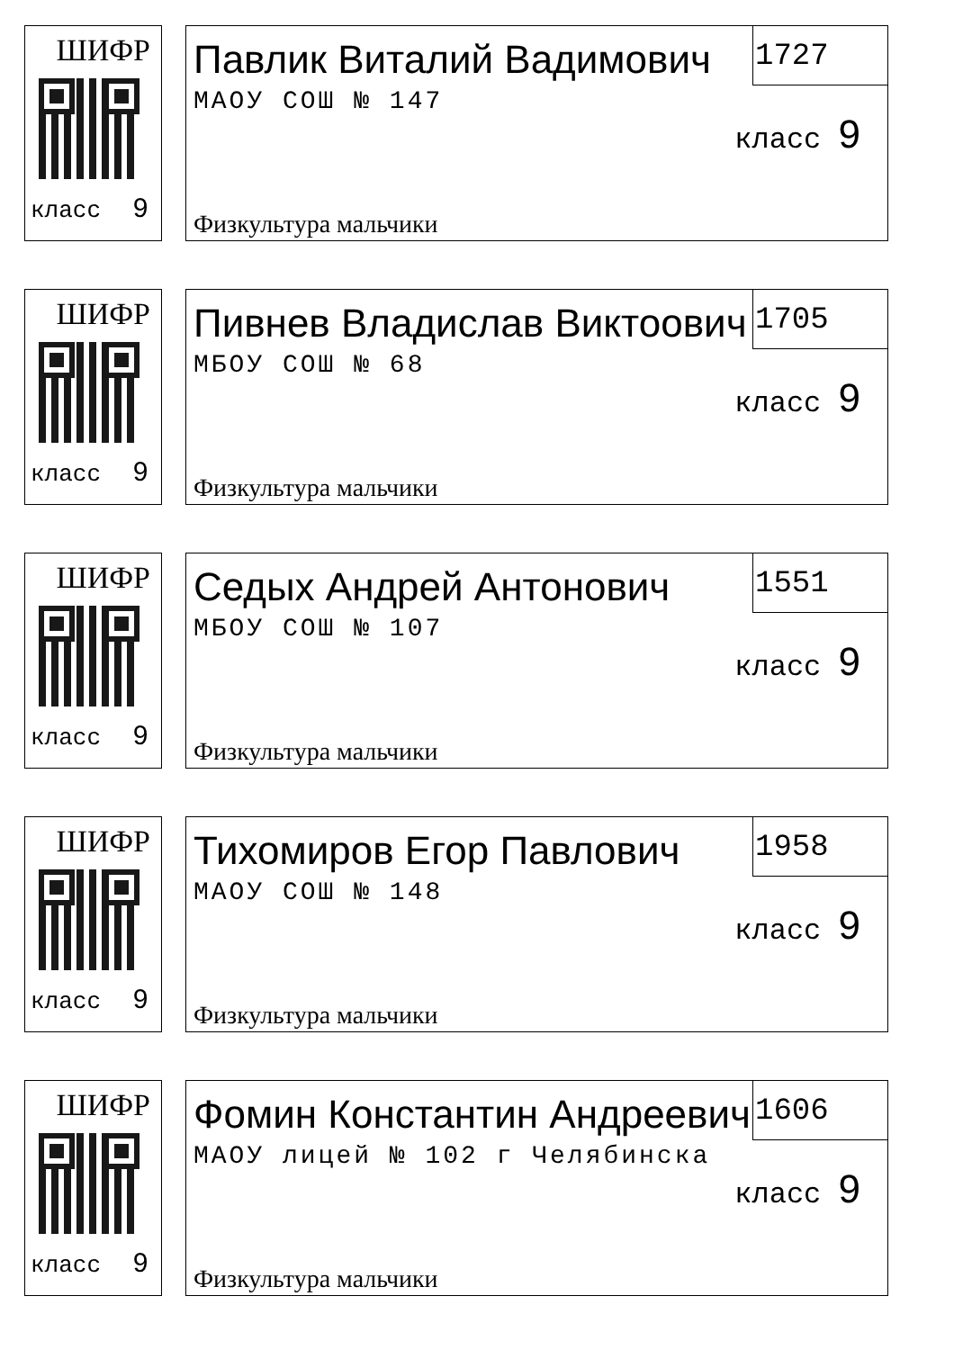ШИФР
класс 9
1727
Павлик Виталий Вадимович
класс 9
МАОУ СОШ № 147
Физкультура мальчики
ШИФР
класс 9
1705
Пивнев Владислав Виктоович
класс 9
МБОУ СОШ № 68
Физкультура мальчики
ШИФР
класс 9
1551
Седых Андрей Антонович
класс 9
МБОУ СОШ № 107
Физкультура мальчики
ШИФР
класс 9
1958
Тихомиров Егор Павлович
класс 9
МАОУ СОШ № 148
Физкультура мальчики
ШИФР
класс 9
1606
Фомин Константин Андреевич
класс 9
МАОУ лицей № 102 г Челябинска
Физкультура мальчики